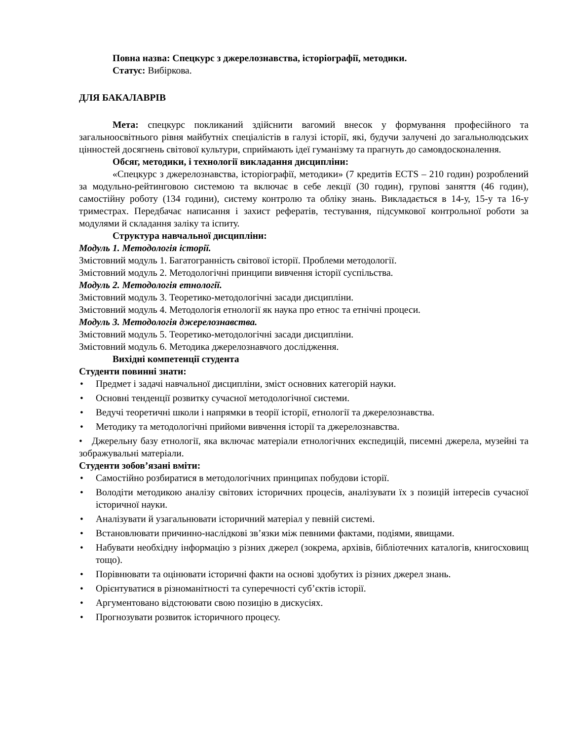Повна назва: Спецкурс з джерелознавства, історіографії, методики.
Статус: Вибіркова.
ДЛЯ БАКАЛАВРІВ
Мета: спецкурс покликаний здійснити вагомий внесок у формування професійного та загальноосвітнього рівня майбутніх спеціалістів в галузі історії, які, будучи залучені до загальнолюдських цінностей досягнень світової культури, сприймають ідеї гуманізму та прагнуть до самовдосконалення.
Обсяг, методики, і технології викладання дисципліни:
«Спецкурс з джерелознавства, історіографії, методики» (7 кредитів ECTS – 210 годин) розроблений за модульно-рейтинговою системою та включає в себе лекції (30 годин), групові заняття (46 годин), самостійну роботу (134 години), систему контролю та обліку знань. Викладається в 14-у, 15-у та 16-у триместрах. Передбачає написання і захист рефератів, тестування, підсумкової контрольної роботи за модулями й складання заліку та іспиту.
Структура навчальної дисципліни:
Модуль 1. Методологія історії.
Змістовний модуль 1. Багатогранність світової історії. Проблеми методології.
Змістовний модуль 2. Методологічні принципи вивчення історії суспільства.
Модуль 2. Методологія етнології.
Змістовний модуль 3. Теоретико-методологічні засади дисципліни.
Змістовний модуль 4. Методологія етнології як наука про етнос та етнічні процеси.
Модуль 3. Методологія джерелознавства.
Змістовний модуль 5. Теоретико-методологічні засади дисципліни.
Змістовний модуль 6. Методика джерелознавчого дослідження.
Вихідні компетенції студента
Студенти повинні знати:
• Предмет і задачі навчальної дисципліни, зміст основних категорій науки.
• Основні тенденції розвитку сучасної методологічної системи.
• Ведучі теоретичні школи і напрямки в теорії історії, етнології та джерелознавства.
• Методику та методологічні прийоми вивчення історії та джерелознавства.
• Джерельну базу етнології, яка включає матеріали етнологічних експедицій, писемні джерела, музейні та зображувальні матеріали.
Студенти зобов’язані вміти:
• Самостійно розбиратися в методологічних принципах побудови історії.
• Володіти методикою аналізу світових історичних процесів, аналізувати їх з позицій інтересів сучасної історичної науки.
• Аналізувати й узагальнювати історичний матеріал у певній системі.
• Встановлювати причинно-наслідкові зв’язки між певними фактами, подіями, явищами.
• Набувати необхідну інформацію з різних джерел (зокрема, архівів, бібліотечних каталогів, книгосховищ тощо).
• Порівнювати та оцінювати історичні факти на основі здобутих із різних джерел знань.
• Орієнтуватися в різноманітності та суперечності суб’єктів історії.
• Аргументовано відстоювати свою позицію в дискусіях.
• Прогнозувати розвиток історичного процесу.